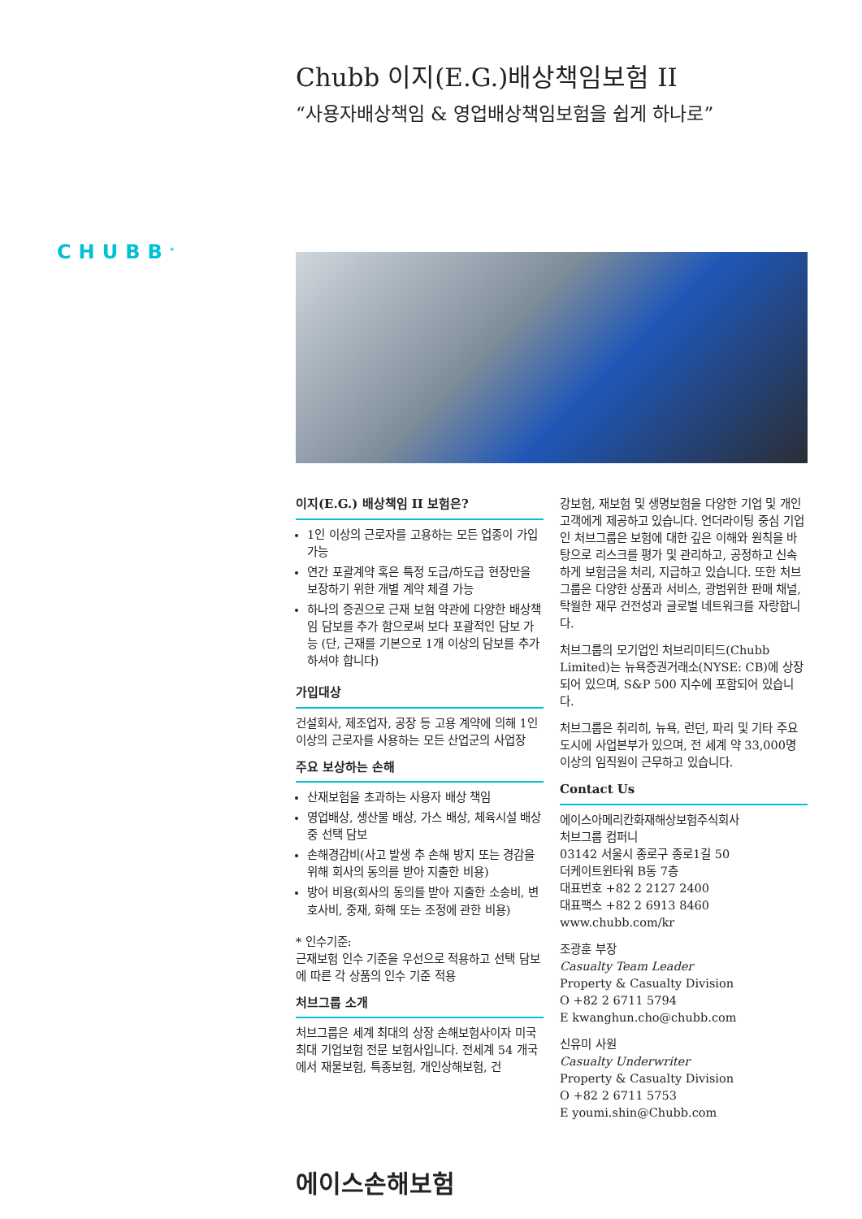CHUBB<sup>®</sup>
Chubb 이지(E.G.)배상책임보험 II
“사용자배상책임 & 영업배상책임보험을 쉽게 하나로”
이지(E.G.) 배상책임 II 보험은?
1인 이상의 근로자를 고용하는 모든 업종이 가입 가능
연간 포괄계약 혹은 특정 도급/하도급 현장만을 보장하기 위한 개별 계약 체결 가능
하나의 증권으로 근재 보험 약관에 다양한 배상책임 담보를 추가 함으로써 보다 포괄적인 담보 가능 (단, 근재를 기본으로 1개 이상의 담보를 추가하셔야 합니다)
가입대상
건설회사, 제조업자, 공장 등 고용 계약에 의해 1인 이상의 근로자를 사용하는 모든 산업군의 사업장
주요 보상하는 손해
산재보험을 초과하는 사용자 배상 책임
영업배상, 생산물 배상, 가스 배상, 체육시설 배상 중 선택 담보
손해경감비(사고 발생 추 손해 방지 또는 경감을 위해 회사의 동의를 받아 지출한 비용)
방어 비용(회사의 동의를 받아 지출한 소송비, 변호사비, 중재, 화해 또는 조정에 관한 비용)
* 인수기준:
근재보험 인수 기준을 우선으로 적용하고 선택 담보에 따른 각 상품의 인수 기준 적용
처브그룹 소개
처브그룹은 세계 최대의 상장 손해보험사이자 미국 최대 기업보험 전문 보험사입니다. 전세계 54 개국에서 재물보험, 특종보험, 개인상해보험, 건
강보험, 재보험 및 생명보험을 다양한 기업 및 개인 고객에게 제공하고 있습니다. 언더라이팅 중심 기업인 처브그룹은 보험에 대한 깊은 이해와 원칙을 바탕으로 리스크를 평가 및 관리하고, 공정하고 신속하게 보험금을 처리, 지급하고 있습니다. 또한 처브그룹은 다양한 상품과 서비스, 광범위한 판매 채널, 탁월한 재무 건전성과 글로벌 네트워크를 자랑합니다.
처브그룹의 모기업인 처브리미티드(Chubb Limited)는 뉴욕증권거래소(NYSE: CB)에 상장되어 있으며, S&P 500 지수에 포함되어 있습니다.
처브그룹은 취리히, 뉴욕, 런던, 파리 및 기타 주요 도시에 사업본부가 있으며, 전 세계 약 33,000명 이상의 임직원이 근무하고 있습니다.
Contact Us
에이스아메리칸화재해상보험주식회사
처브그룹 컴퍼니
03142 서울시 종로구 종로1길 50
더케이트윈타워 B동 7층
대표번호 +82 2 2127 2400
대표팩스 +82 2 6913 8460
www.chubb.com/kr
조광훈 부장
Casualty Team Leader
Property & Casualty Division
O +82 2 6711 5794
E kwanghun.cho@chubb.com
신유미 사원
Casualty Underwriter
Property & Casualty Division
O +82 2 6711 5753
E youmi.shin@Chubb.com
에이스손해보험